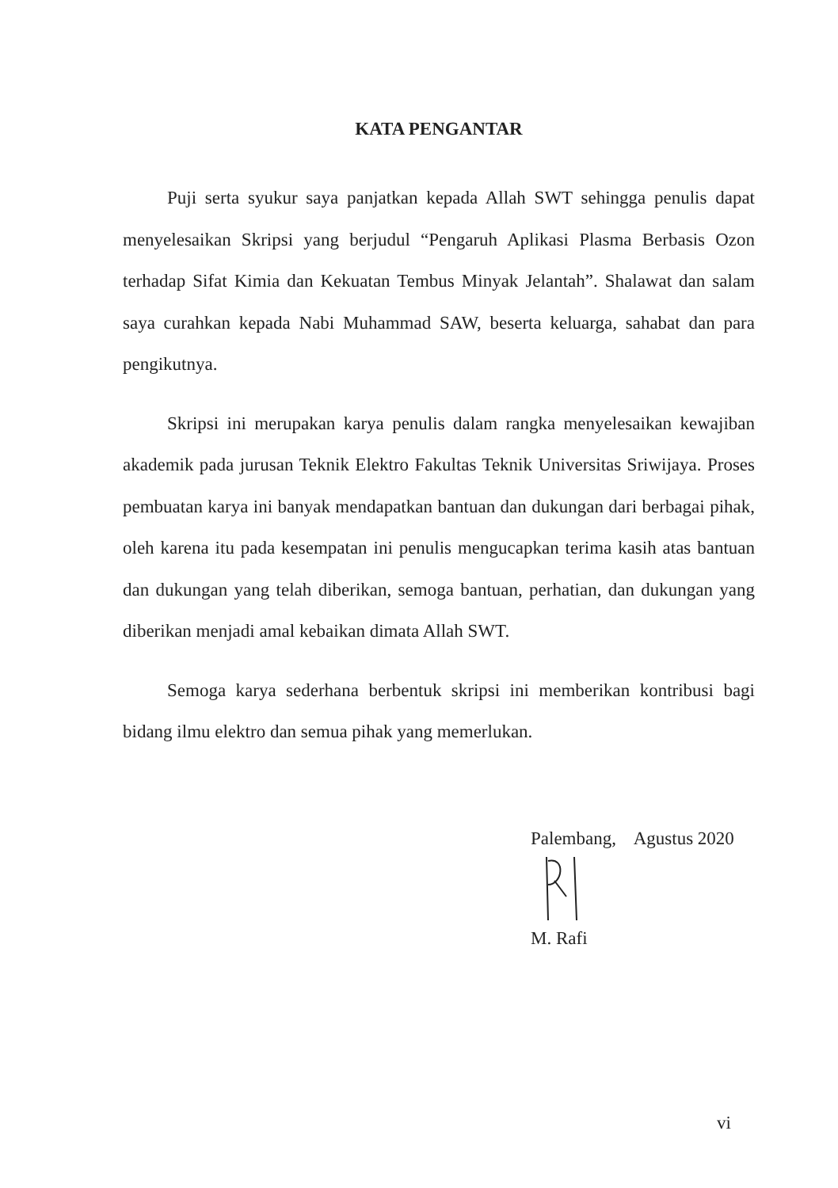KATA PENGANTAR
Puji serta syukur saya panjatkan kepada Allah SWT sehingga penulis dapat menyelesaikan Skripsi yang berjudul “Pengaruh Aplikasi Plasma Berbasis Ozon terhadap Sifat Kimia dan Kekuatan Tembus Minyak Jelantah”. Shalawat dan salam saya curahkan kepada Nabi Muhammad SAW, beserta keluarga, sahabat dan para pengikutnya.
Skripsi ini merupakan karya penulis dalam rangka menyelesaikan kewajiban akademik pada jurusan Teknik Elektro Fakultas Teknik Universitas Sriwijaya. Proses pembuatan karya ini banyak mendapatkan bantuan dan dukungan dari berbagai pihak, oleh karena itu pada kesempatan ini penulis mengucapkan terima kasih atas bantuan dan dukungan yang telah diberikan, semoga bantuan, perhatian, dan dukungan yang diberikan menjadi amal kebaikan dimata Allah SWT.
Semoga karya sederhana berbentuk skripsi ini memberikan kontribusi bagi bidang ilmu elektro dan semua pihak yang memerlukan.
Palembang, Agustus 2020
M. Rafi
vi